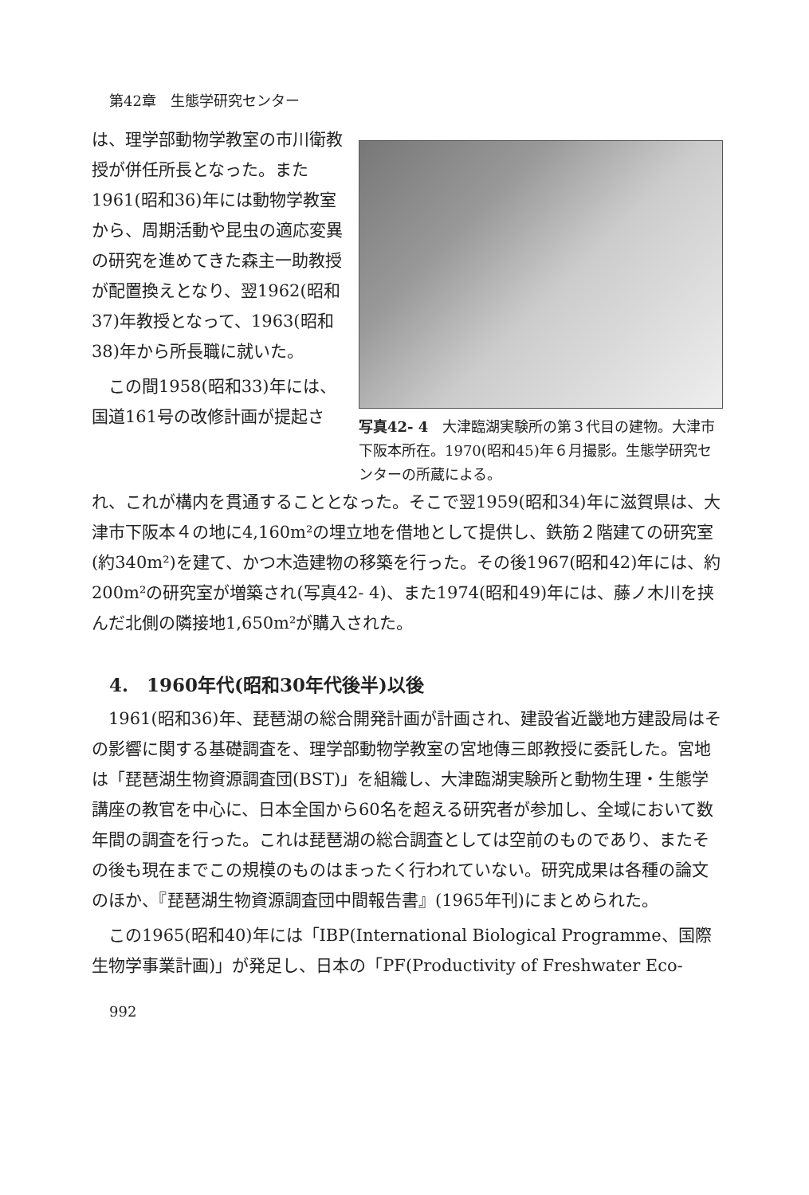第42章　生態学研究センター
は、理学部動物学教室の市川衛教授が併任所長となった。また1961(昭和36)年には動物学教室から、周期活動や昆虫の適応変異の研究を進めてきた森主一助教授が配置換えとなり、翌1962(昭和37)年教授となって、1963(昭和38)年から所長職に就いた。
この間1958(昭和33)年には、国道161号の改修計画が提起さ
写真42- 4　大津臨湖実験所の第３代目の建物。大津市下阪本所在。1970(昭和45)年６月撮影。生態学研究センターの所蔵による。
れ、これが構内を貫通することとなった。そこで翌1959(昭和34)年に滋賀県は、大津市下阪本４の地に4,160m²の埋立地を借地として提供し、鉄筋２階建ての研究室(約340m²)を建て、かつ木造建物の移築を行った。その後1967(昭和42)年には、約200m²の研究室が増築され(写真42- 4)、また1974(昭和49)年には、藤ノ木川を挟んだ北側の隣接地1,650m²が購入された。
4.　1960年代(昭和30年代後半)以後
1961(昭和36)年、琵琶湖の総合開発計画が計画され、建設省近畿地方建設局はその影響に関する基礎調査を、理学部動物学教室の宮地傳三郎教授に委託した。宮地は「琵琶湖生物資源調査団(BST)」を組織し、大津臨湖実験所と動物生理・生態学講座の教官を中心に、日本全国から60名を超える研究者が参加し、全域において数年間の調査を行った。これは琵琶湖の総合調査としては空前のものであり、またその後も現在までこの規模のものはまったく行われていない。研究成果は各種の論文のほか、『琵琶湖生物資源調査団中間報告書』(1965年刊)にまとめられた。
この1965(昭和40)年には「IBP(International Biological Programme、国際生物学事業計画)」が発足し、日本の「PF(Productivity of Freshwater Eco-
992